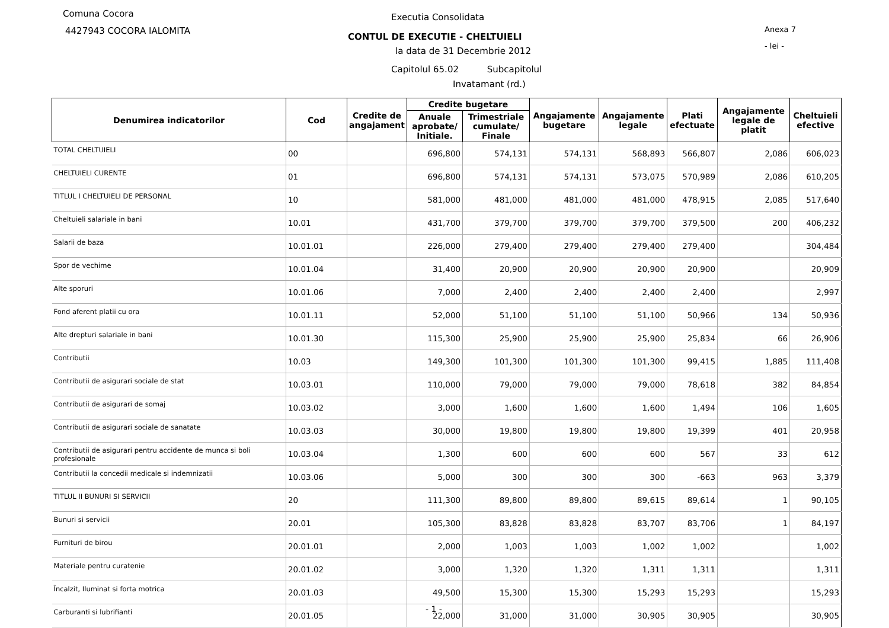Comuna Cocora
4427943 COCORA IALOMITA
Executia Consolidata
CONTUL DE EXECUTIE - CHELTUIELI
la data de 31 Decembrie 2012
Anexa 7
- lei -
Capitolul 65.02 Subcapitolul
Invatamant (rd.)
| Denumirea indicatorilor | Cod | Credite de angajament | Credite bugetare | | Angajamente bugetare | Angajamente legale | Plati efectuate | Angajamente legale de platit | Cheltuieli efective |
| --- | --- | --- | --- | --- | --- | --- | --- | --- | --- |
| | | | Anuale aprobate/ Initiale. | Trimestriale cumulate/ Finale | | | | | |
| TOTAL CHELTUIELI | 00 | | 696,800 | 574,131 | 574,131 | 568,893 | 566,807 | 2,086 | 606,023 |
| CHELTUIELI CURENTE | 01 | | 696,800 | 574,131 | 574,131 | 573,075 | 570,989 | 2,086 | 610,205 |
| TITLUL I CHELTUIELI DE PERSONAL | 10 | | 581,000 | 481,000 | 481,000 | 481,000 | 478,915 | 2,085 | 517,640 |
| Cheltuieli salariale in bani | 10.01 | | 431,700 | 379,700 | 379,700 | 379,700 | 379,500 | 200 | 406,232 |
| Salarii de baza | 10.01.01 | | 226,000 | 279,400 | 279,400 | 279,400 | 279,400 | | 304,484 |
| Spor de vechime | 10.01.04 | | 31,400 | 20,900 | 20,900 | 20,900 | 20,900 | | 20,909 |
| Alte sporuri | 10.01.06 | | 7,000 | 2,400 | 2,400 | 2,400 | 2,400 | | 2,997 |
| Fond aferent platii cu ora | 10.01.11 | | 52,000 | 51,100 | 51,100 | 51,100 | 50,966 | 134 | 50,936 |
| Alte drepturi salariale in bani | 10.01.30 | | 115,300 | 25,900 | 25,900 | 25,900 | 25,834 | 66 | 26,906 |
| Contributii | 10.03 | | 149,300 | 101,300 | 101,300 | 101,300 | 99,415 | 1,885 | 111,408 |
| Contributii de asigurari sociale de stat | 10.03.01 | | 110,000 | 79,000 | 79,000 | 79,000 | 78,618 | 382 | 84,854 |
| Contributii de asigurari de somaj | 10.03.02 | | 3,000 | 1,600 | 1,600 | 1,600 | 1,494 | 106 | 1,605 |
| Contributii de asigurari sociale de sanatate | 10.03.03 | | 30,000 | 19,800 | 19,800 | 19,800 | 19,399 | 401 | 20,958 |
| Contributii de asigurari pentru accidente de munca si boli profesionale | 10.03.04 | | 1,300 | 600 | 600 | 600 | 567 | 33 | 612 |
| Contributii la concedii medicale si indemnizatii | 10.03.06 | | 5,000 | 300 | 300 | 300 | -663 | 963 | 3,379 |
| TITLUL II BUNURI SI SERVICII | 20 | | 111,300 | 89,800 | 89,800 | 89,615 | 89,614 | 1 | 90,105 |
| Bunuri si servicii | 20.01 | | 105,300 | 83,828 | 83,828 | 83,707 | 83,706 | 1 | 84,197 |
| Furnituri de birou | 20.01.01 | | 2,000 | 1,003 | 1,003 | 1,002 | 1,002 | | 1,002 |
| Materiale pentru curatenie | 20.01.02 | | 3,000 | 1,320 | 1,320 | 1,311 | 1,311 | | 1,311 |
| Încalzit, Iluminat si forta motrica | 20.01.03 | | 49,500 | 15,300 | 15,300 | 15,293 | 15,293 | | 15,293 |
| Carburanti si lubrifianti | 20.01.05 | | 22,000 | 31,000 | 31,000 | 30,905 | 30,905 | | 30,905 |
- 1 -